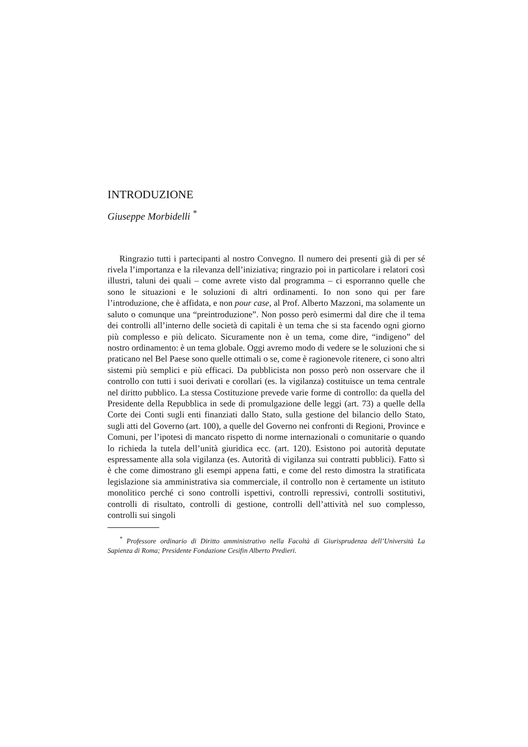INTRODUZIONE
Giuseppe Morbidelli <sup>*</sup>
Ringrazio tutti i partecipanti al nostro Convegno. Il numero dei presenti già di per sé rivela l’importanza e la rilevanza dell’iniziativa; ringrazio poi in particolare i relatori così illustri, taluni dei quali – come avrete visto dal programma – ci esporranno quelle che sono le situazioni e le soluzioni di altri ordinamenti. Io non sono qui per fare l’introduzione, che è affidata, e non pour case, al Prof. Alberto Mazzoni, ma solamente un saluto o comunque una “preintroduzione”. Non posso però esimermi dal dire che il tema dei controlli all’interno delle società di capitali è un tema che si sta facendo ogni giorno più complesso e più delicato. Sicuramente non è un tema, come dire, “indigeno” del nostro ordinamento: è un tema globale. Oggi avremo modo di vedere se le soluzioni che si praticano nel Bel Paese sono quelle ottimali o se, come è ragionevole ritenere, ci sono altri sistemi più semplici e più efficaci. Da pubblicista non posso però non osservare che il controllo con tutti i suoi derivati e corollari (es. la vigilanza) costituisce un tema centrale nel diritto pubblico. La stessa Costituzione prevede varie forme di controllo: da quella del Presidente della Repubblica in sede di promulgazione delle leggi (art. 73) a quelle della Corte dei Conti sugli enti finanziati dallo Stato, sulla gestione del bilancio dello Stato, sugli atti del Governo (art. 100), a quelle del Governo nei confronti di Regioni, Province e Comuni, per l’ipotesi di mancato rispetto di norme internazionali o comunitarie o quando lo richieda la tutela dell’unità giuridica ecc. (art. 120). Esistono poi autorità deputate espressamente alla sola vigilanza (es. Autorità di vigilanza sui contratti pubblici). Fatto sì è che come dimostrano gli esempi appena fatti, e come del resto dimostra la stratificata legislazione sia amministrativa sia commerciale, il controllo non è certamente un istituto monolitico perché ci sono controlli ispettivi, controlli repressivi, controlli sostitutivi, controlli di risultato, controlli di gestione, controlli dell’attività nel suo complesso, controlli sui singoli
<sup>*</sup> Professore ordinario di Diritto amministrativo nella Facoltà di Giurisprudenza dell’Università La Sapienza di Roma; Presidente Fondazione Cesifin Alberto Predieri.